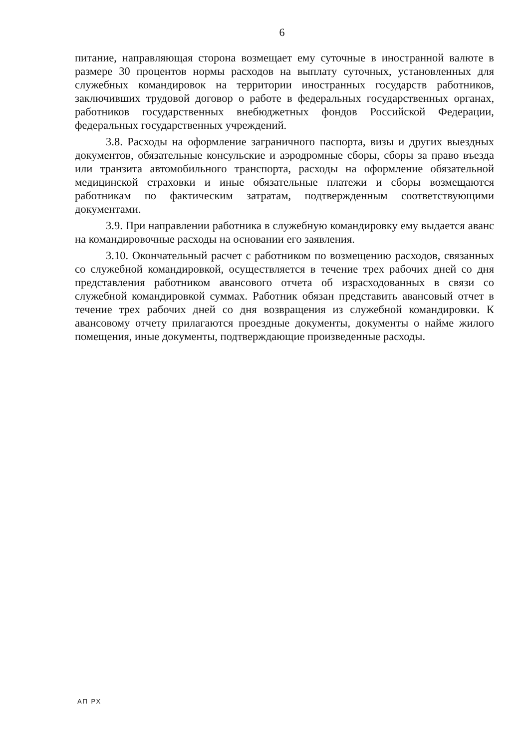6
питание, направляющая сторона возмещает ему суточные в иностранной валюте в размере 30 процентов нормы расходов на выплату суточных, установленных для служебных командировок на территории иностранных государств работников, заключивших трудовой договор о работе в федеральных государственных органах, работников государственных внебюджетных фондов Российской Федерации, федеральных государственных учреждений.
3.8. Расходы на оформление заграничного паспорта, визы и других выездных документов, обязательные консульские и аэродромные сборы, сборы за право въезда или транзита автомобильного транспорта, расходы на оформление обязательной медицинской страховки и иные обязательные платежи и сборы возмещаются работникам по фактическим затратам, подтвержденным соответствующими документами.
3.9. При направлении работника в служебную командировку ему выдается аванс на командировочные расходы на основании его заявления.
3.10. Окончательный расчет с работником по возмещению расходов, связанных со служебной командировкой, осуществляется в течение трех рабочих дней со дня представления работником авансового отчета об израсходованных в связи со служебной командировкой суммах. Работник обязан представить авансовый отчет в течение трех рабочих дней со дня возвращения из служебной командировки. К авансовому отчету прилагаются проездные документы, документы о найме жилого помещения, иные документы, подтверждающие произведенные расходы.
АП РХ